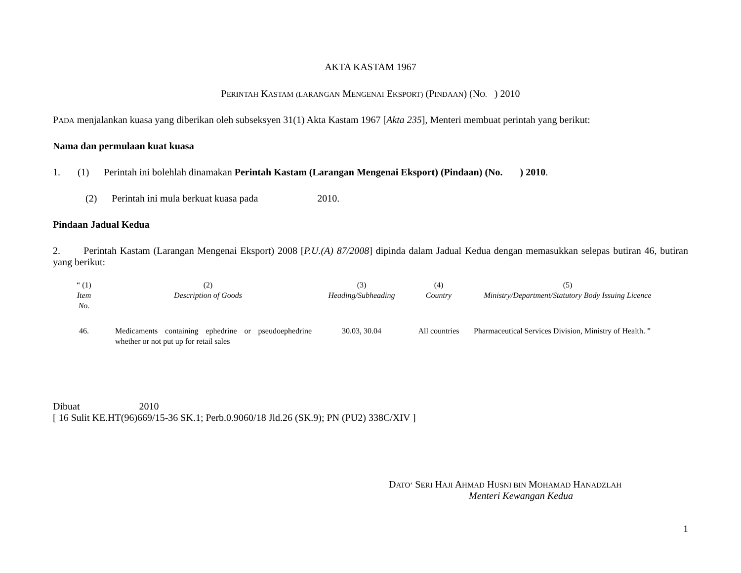AKTA KASTAM 1967
PERINTAH KASTAM (L ARANGAN MENGENAI EKSPORT) (PINDAAN) (NO. ) 2010
PADA menjalankan kuasa yang diberikan oleh subseksyen 31(1) Akta Kastam 1967 [Akta 235], Menteri membuat perintah yang berikut:
Nama dan permulaan kuat kuasa
1. (1) Perintah ini bolehlah dinamakan Perintah Kastam (Larangan Mengenai Eksport) (Pindaan) (No. ) 2010.
(2) Perintah ini mula berkuat kuasa pada 2010.
Pindaan Jadual Kedua
2. Perintah Kastam (Larangan Mengenai Eksport) 2008 [P.U.(A) 87/2008] dipinda dalam Jadual Kedua dengan memasukkan selepas butiran 46, butiran yang berikut:
| “ (1) Item No. | (2) Description of Goods | (3) Heading/Subheading | (4) Country | (5) Ministry/Department/Statutory Body Issuing Licence |
| 46. | Medicaments containing ephedrine or pseudoephedrine whether or not put up for retail sales | 30.03, 30.04 | All countries | Pharmaceutical Services Division, Ministry of Health. ” |
Dibuat 2010
[ 16 Sulit KE.HT(96)669/15-36 SK.1; Perb.0.9060/18 Jld.26 (SK.9); PN (PU2) 338C/XIV ]
DATO’ SERI HAJI AHMAD HUSNI BIN MOHAMAD HANADZLAH
Menteri Kewangan Kedua
1